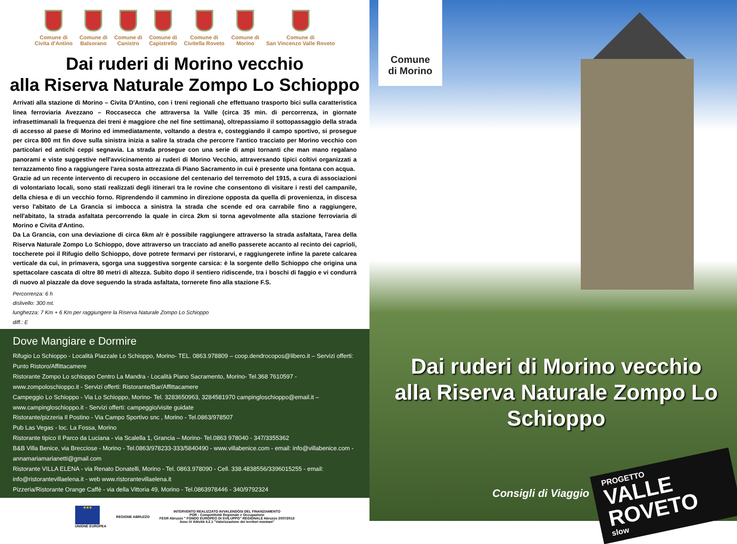Comune di
Civita d'Antino
Comune di
Balsorano
Comune di
Canistro
Comune di
Capistrello
Comune di
Civitella Roveto
Comune di
Morino
Comune di
San Vincenzo Valle Roveto
Dai ruderi di Morino vecchio
alla Riserva Naturale Zompo Lo Schioppo
Arrivati alla stazione di Morino – Civita D'Antino, con i treni regionali che effettuano trasporto bici sulla caratteristica linea ferroviaria Avezzano – Roccasecca che attraversa la Valle (circa 35 min. di percorrenza, in giornate infrasettimanali la frequenza dei treni è maggiore che nel fine settimana), oltrepassiamo il sottopassaggio della strada di accesso al paese di Morino ed immediatamente, voltando a destra e, costeggiando il campo sportivo, si prosegue per circa 800 mt fin dove sulla sinistra inizia a salire la strada che percorre l'antico tracciato per Morino vecchio con particolari ed antichi ceppi segnavia. La strada prosegue con una serie di ampi tornanti che man mano regalano panorami e viste suggestive nell'avvicinamento ai ruderi di Morino Vecchio, attraversando tipici coltivi organizzati a terrazzamento fino a raggiungere l'area sosta attrezzata di Piano Sacramento in cui è presente una fontana con acqua.
Grazie ad un recente intervento di recupero in occasione del centenario del terremoto del 1915, a cura di associazioni di volontariato locali, sono stati realizzati degli itinerari tra le rovine che consentono di visitare i resti del campanile, della chiesa e di un vecchio forno. Riprendendo il cammino in direzione opposta da quella di provenienza, in discesa verso l'abitato de La Grancia si imbocca a sinistra la strada che scende ed ora carrabile fino a raggiungere, nell'abitato, la strada asfaltata percorrendo la quale in circa 2km si torna agevolmente alla stazione ferroviaria di Morino e Civita d'Antino.
Da La Grancia, con una deviazione di circa 6km a/r è possibile raggiungere attraverso la strada asfaltata, l'area della Riserva Naturale Zompo Lo Schioppo, dove attraverso un tracciato ad anello passerete accanto al recinto dei caprioli, toccherete poi il Rifugio dello Schioppo, dove potrete fermarvi per ristorarvi, e raggiungerete infine la parete calcarea verticale da cui, in primavera, sgorga una suggestiva sorgente carsica: è la sorgente dello Schioppo che origina una spettacolare cascata di oltre 80 metri di altezza. Subito dopo il sentiero ridiscende, tra i boschi di faggio e vi condurrà di nuovo al piazzale da dove seguendo la strada asfaltata, tornerete fino alla stazione F.S.
Percorrenza: 6 h
dislivello: 300 mt.
lunghezza: 7 Km + 6 Km per raggiungere la Riserva Naturale Zompo Lo Schioppo
diff.: E
Dove Mangiare e Dormire
Rifugio Lo Schioppo - Località Piazzale Lo Schioppo, Morino- TEL. 0863.978809 – coop.dendrocopos@libero.it – Servizi offerti: Punto Ristoro/Affittacamere
Ristorante Zompo Lo schioppo Centro La Mandra - Località Piano Sacramento, Morino- Tel.368 7610597 - www.zompoloschioppo.it - Servizi offerti: Ristorante/Bar/Affittacamere
Campeggio Lo Schioppo - Via Lo Schioppo, Morino- Tel. 3283650963, 3284581970 campingloschioppo@email.it – www.campingloschioppo.it - Servizi offerti: campeggio/visite guidate
Ristorante/pizzeria Il Postino - Via Campo Sportivo snc , Morino - Tel.0863/978507
Pub Las Vegas - loc. La Fossa, Morino
Ristorante tipico Il Parco da Luciana - via Scalella 1, Grancia – Morino- Tel.0863 978040 - 347/3355362
B&B Villa Benice, via Brecciose - Morino - Tel.0863/978233-333/5840490 - www.villabenice.com - email: info@villabenice.com - annamariamarianetti@gmail.com
Ristorante VILLA ELENA - via Renato Donatelli, Morino - Tel. 0863.978090 - Cell. 338.4838556/3396015255 - email: info@ristorantevillaelena.it - web www.ristorantevillaelena.it
Pizzeria/Ristorante Orange Caffè - via della Vittoria 49, Morino - Tel.0863978446 - 340/9792324
★★★
UNIONE EUROPEA
REGIONE ABRUZZO
INTERVENTO REALIZZATO AVVALENDOSI DEL FINANZIAMENTO
POR - Competitività Regionale e Occupazione
FESR Abruzzo " FONDO EUROPEO DI SVILUPPO" REGIONALE Abruzzo 2007/2013
Asse IV Attività 4.2.1 "Valorizzazione dei territori montani"
Comune
di Morino
Dai ruderi di Morino vecchio
alla Riserva Naturale Zompo Lo Schioppo
Consigli di Viaggio
PROGETTO
VALLE ROVETO
slow